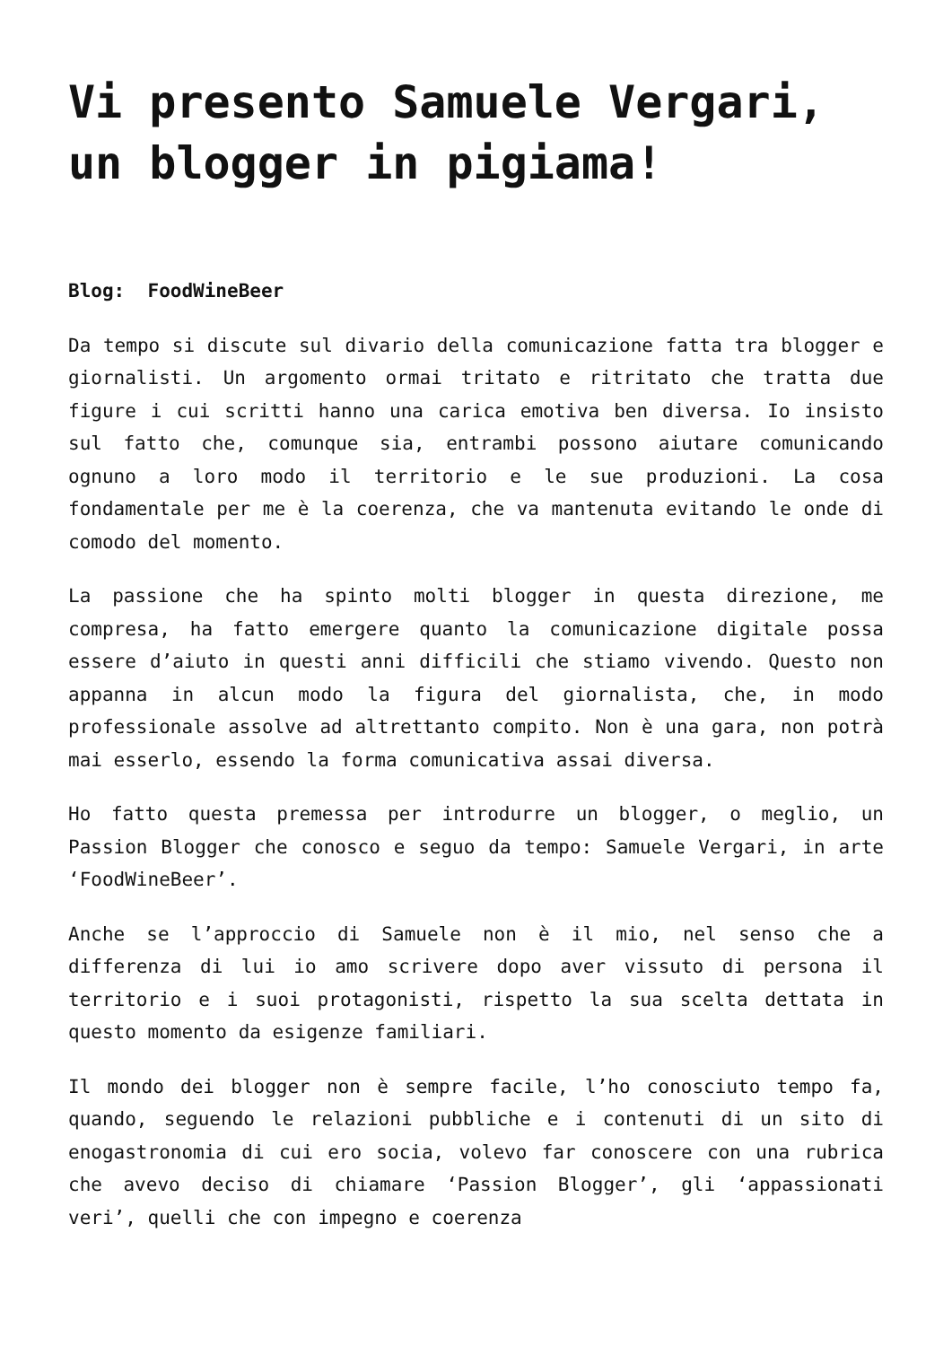Vi presento Samuele Vergari, un blogger in pigiama!
Blog: FoodWineBeer
Da tempo si discute sul divario della comunicazione fatta tra blogger e giornalisti. Un argomento ormai tritato e ritritato che tratta due figure i cui scritti hanno una carica emotiva ben diversa. Io insisto sul fatto che, comunque sia, entrambi possono aiutare comunicando ognuno a loro modo il territorio e le sue produzioni. La cosa fondamentale per me è la coerenza, che va mantenuta evitando le onde di comodo del momento.
La passione che ha spinto molti blogger in questa direzione, me compresa, ha fatto emergere quanto la comunicazione digitale possa essere d’aiuto in questi anni difficili che stiamo vivendo. Questo non appanna in alcun modo la figura del giornalista, che, in modo professionale assolve ad altrettanto compito. Non è una gara, non potrà mai esserlo, essendo la forma comunicativa assai diversa.
Ho fatto questa premessa per introdurre un blogger, o meglio, un Passion Blogger che conosco e seguo da tempo: Samuele Vergari, in arte ‘FoodWineBeer’.
Anche se l’approccio di Samuele non è il mio, nel senso che a differenza di lui io amo scrivere dopo aver vissuto di persona il territorio e i suoi protagonisti, rispetto la sua scelta dettata in questo momento da esigenze familiari.
Il mondo dei blogger non è sempre facile, l’ho conosciuto tempo fa, quando, seguendo le relazioni pubbliche e i contenuti di un sito di enogastronomia di cui ero socia, volevo far conoscere con una rubrica che avevo deciso di chiamare ‘Passion Blogger’, gli ‘appassionati veri’, quelli che con impegno e coerenza